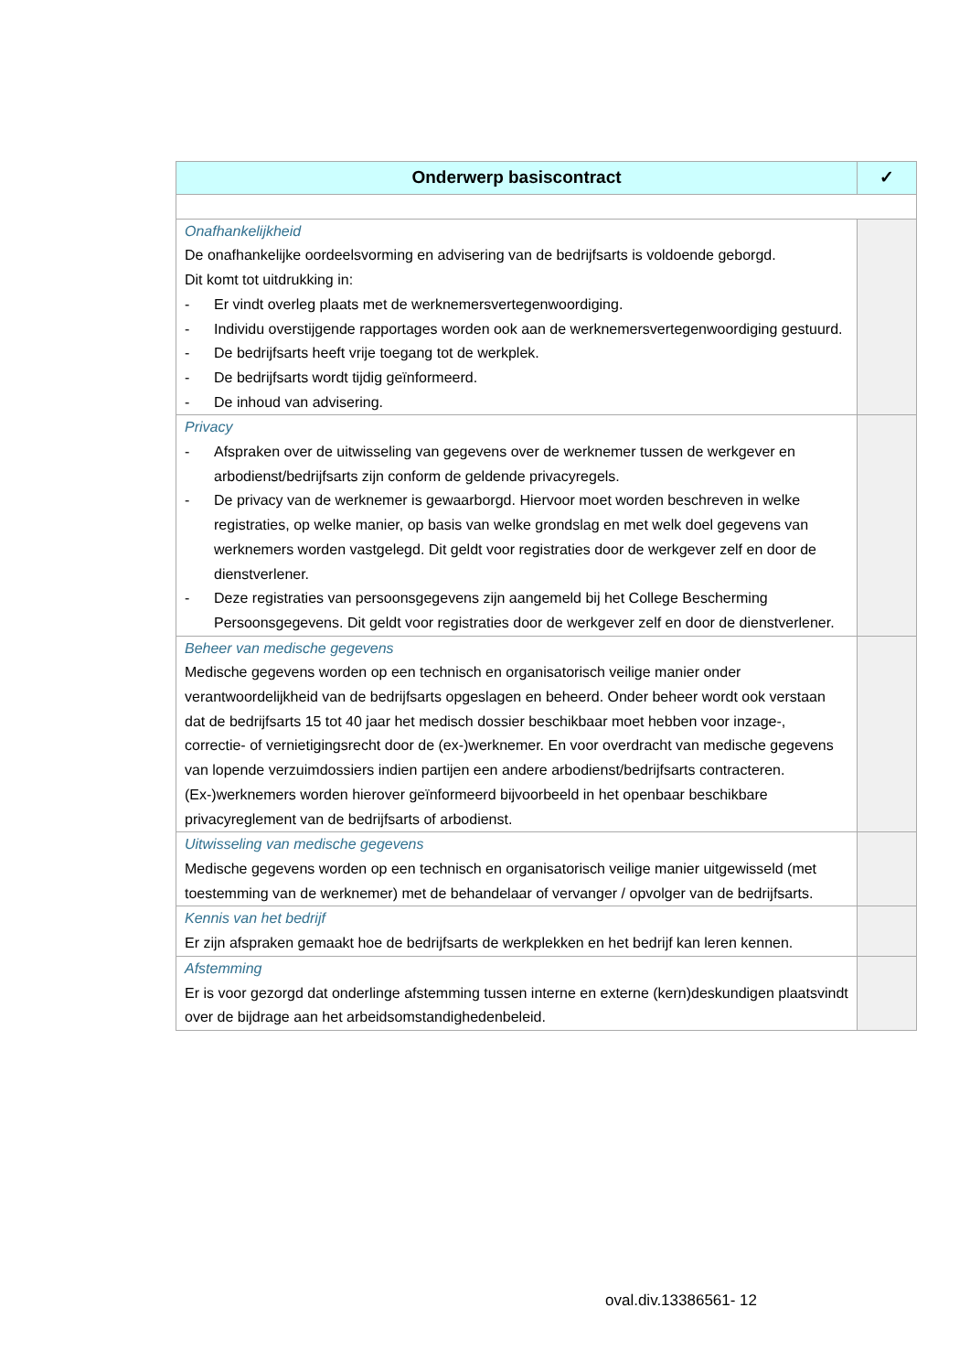| Onderwerp basiscontract | ✓ |
| --- | --- |
| Onafhankelijkheid De onafhankelijke oordeelsvorming en advisering van de bedrijfsarts is voldoende geborgd. Dit komt tot uitdrukking in: - Er vindt overleg plaats met de werknemersvertegenwoordiging. - Individu overstijgende rapportages worden ook aan de werknemersvertegenwoordiging gestuurd. - De bedrijfsarts heeft vrije toegang tot de werkplek. - De bedrijfsarts wordt tijdig geïnformeerd. - De inhoud van advisering. | |
| Privacy - Afspraken over de uitwisseling van gegevens over de werknemer tussen de werkgever en arbodienst/bedrijfsarts zijn conform de geldende privacyregels. - De privacy van de werknemer is gewaarborgd. Hiervoor moet worden beschreven in welke registraties, op welke manier, op basis van welke grondslag en met welk doel gegevens van werknemers worden vastgelegd. Dit geldt voor registraties door de werkgever zelf en door de dienstverlener. - Deze registraties van persoonsgegevens zijn aangemeld bij het College Bescherming Persoonsgegevens. Dit geldt voor registraties door de werkgever zelf en door de dienstverlener. | |
| Beheer van medische gegevens Medische gegevens worden op een technisch en organisatorisch veilige manier onder verantwoordelijkheid van de bedrijfsarts opgeslagen en beheerd. Onder beheer wordt ook verstaan dat de bedrijfsarts 15 tot 40 jaar het medisch dossier beschikbaar moet hebben voor inzage-, correctie- of vernietigingsrecht door de (ex-)werknemer. En voor overdracht van medische gegevens van lopende verzuimdossiers indien partijen een andere arbodienst/bedrijfsarts contracteren. (Ex-)werknemers worden hierover geïnformeerd bijvoorbeeld in het openbaar beschikbare privacyreglement van de bedrijfsarts of arbodienst. | |
| Uitwisseling van medische gegevens Medische gegevens worden op een technisch en organisatorisch veilige manier uitgewisseld (met toestemming van de werknemer) met de behandelaar of vervanger / opvolger van de bedrijfsarts. | |
| Kennis van het bedrijf Er zijn afspraken gemaakt hoe de bedrijfsarts de werkplekken en het bedrijf kan leren kennen. | |
| Afstemming Er is voor gezorgd dat onderlinge afstemming tussen interne en externe (kern)deskundigen plaatsvindt over de bijdrage aan het arbeidsomstandighedenbeleid. | |
oval.div.13386561- 12